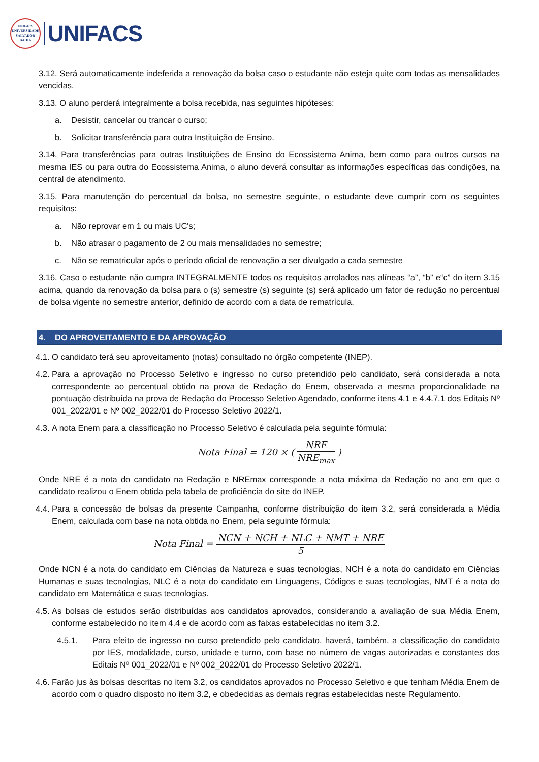UNIFACS
UNIVERSIDADE
SALVADOR
BAHIA
UNIFACS
3.12. Será automaticamente indeferida a renovação da bolsa caso o estudante não esteja quite com todas as mensalidades vencidas.
3.13. O aluno perderá integralmente a bolsa recebida, nas seguintes hipóteses:
a. Desistir, cancelar ou trancar o curso;
b. Solicitar transferência para outra Instituição de Ensino.
3.14. Para transferências para outras Instituições de Ensino do Ecossistema Anima, bem como para outros cursos na mesma IES ou para outra do Ecossistema Anima, o aluno deverá consultar as informações específicas das condições, na central de atendimento.
3.15. Para manutenção do percentual da bolsa, no semestre seguinte, o estudante deve cumprir com os seguintes requisitos:
a. Não reprovar em 1 ou mais UC's;
b. Não atrasar o pagamento de 2 ou mais mensalidades no semestre;
c. Não se rematricular após o período oficial de renovação a ser divulgado a cada semestre
3.16. Caso o estudante não cumpra INTEGRALMENTE todos os requisitos arrolados nas alíneas “a”, “b” e“c” do item 3.15 acima, quando da renovação da bolsa para o (s) semestre (s) seguinte (s) será aplicado um fator de redução no percentual de bolsa vigente no semestre anterior, definido de acordo com a data de rematrícula.
4. DO APROVEITAMENTO E DA APROVAÇÃO
4.1. O candidato terá seu aproveitamento (notas) consultado no órgão competente (INEP).
4.2. Para a aprovação no Processo Seletivo e ingresso no curso pretendido pelo candidato, será considerada a nota correspondente ao percentual obtido na prova de Redação do Enem, observada a mesma proporcionalidade na pontuação distribuída na prova de Redação do Processo Seletivo Agendado, conforme itens 4.1 e 4.4.7.1 dos Editais Nº 001_2022/01 e Nº 002_2022/01 do Processo Seletivo 2022/1.
4.3. A nota Enem para a classificação no Processo Seletivo é calculada pela seguinte fórmula:
Nota Final = 120 × (
NRE
NRE<sub>max</sub>
)
Onde NRE é a nota do candidato na Redação e NREmax corresponde a nota máxima da Redação no ano em que o candidato realizou o Enem obtida pela tabela de proficiência do site do INEP.
4.4. Para a concessão de bolsas da presente Campanha, conforme distribuição do item 3.2, será considerada a Média Enem, calculada com base na nota obtida no Enem, pela seguinte fórmula:
Nota Final =
NCN + NCH + NLC + NMT + NRE
5
Onde NCN é a nota do candidato em Ciências da Natureza e suas tecnologias, NCH é a nota do candidato em Ciências Humanas e suas tecnologias, NLC é a nota do candidato em Linguagens, Códigos e suas tecnologias, NMT é a nota do candidato em Matemática e suas tecnologias.
4.5. As bolsas de estudos serão distribuídas aos candidatos aprovados, considerando a avaliação de sua Média Enem, conforme estabelecido no item 4.4 e de acordo com as faixas estabelecidas no item 3.2.
4.5.1. Para efeito de ingresso no curso pretendido pelo candidato, haverá, também, a classificação do candidato por IES, modalidade, curso, unidade e turno, com base no número de vagas autorizadas e constantes dos Editais Nº 001_2022/01 e Nº 002_2022/01 do Processo Seletivo 2022/1.
4.6. Farão jus às bolsas descritas no item 3.2, os candidatos aprovados no Processo Seletivo e que tenham Média Enem de acordo com o quadro disposto no item 3.2, e obedecidas as demais regras estabelecidas neste Regulamento.